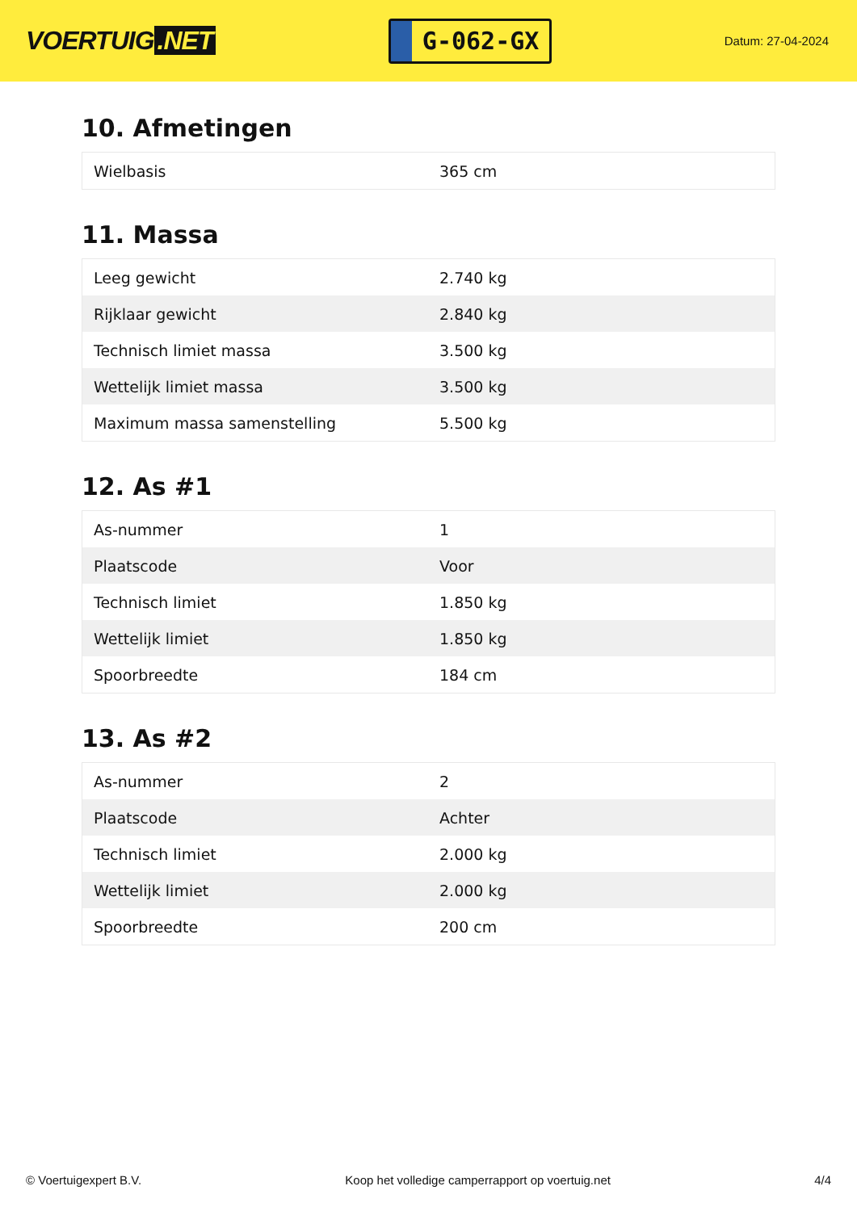VOERTUIG.NET
G-062-GX
Datum: 27-04-2024
10. Afmetingen
| Wielbasis | 365 cm |
11. Massa
| Leeg gewicht | 2.740 kg |
| Rijklaar gewicht | 2.840 kg |
| Technisch limiet massa | 3.500 kg |
| Wettelijk limiet massa | 3.500 kg |
| Maximum massa samenstelling | 5.500 kg |
12. As #1
| As-nummer | 1 |
| Plaatscode | Voor |
| Technisch limiet | 1.850 kg |
| Wettelijk limiet | 1.850 kg |
| Spoorbreedte | 184 cm |
13. As #2
| As-nummer | 2 |
| Plaatscode | Achter |
| Technisch limiet | 2.000 kg |
| Wettelijk limiet | 2.000 kg |
| Spoorbreedte | 200 cm |
© Voertuigexpert B.V. Koop het volledige camperrapport op voertuig.net 4/4